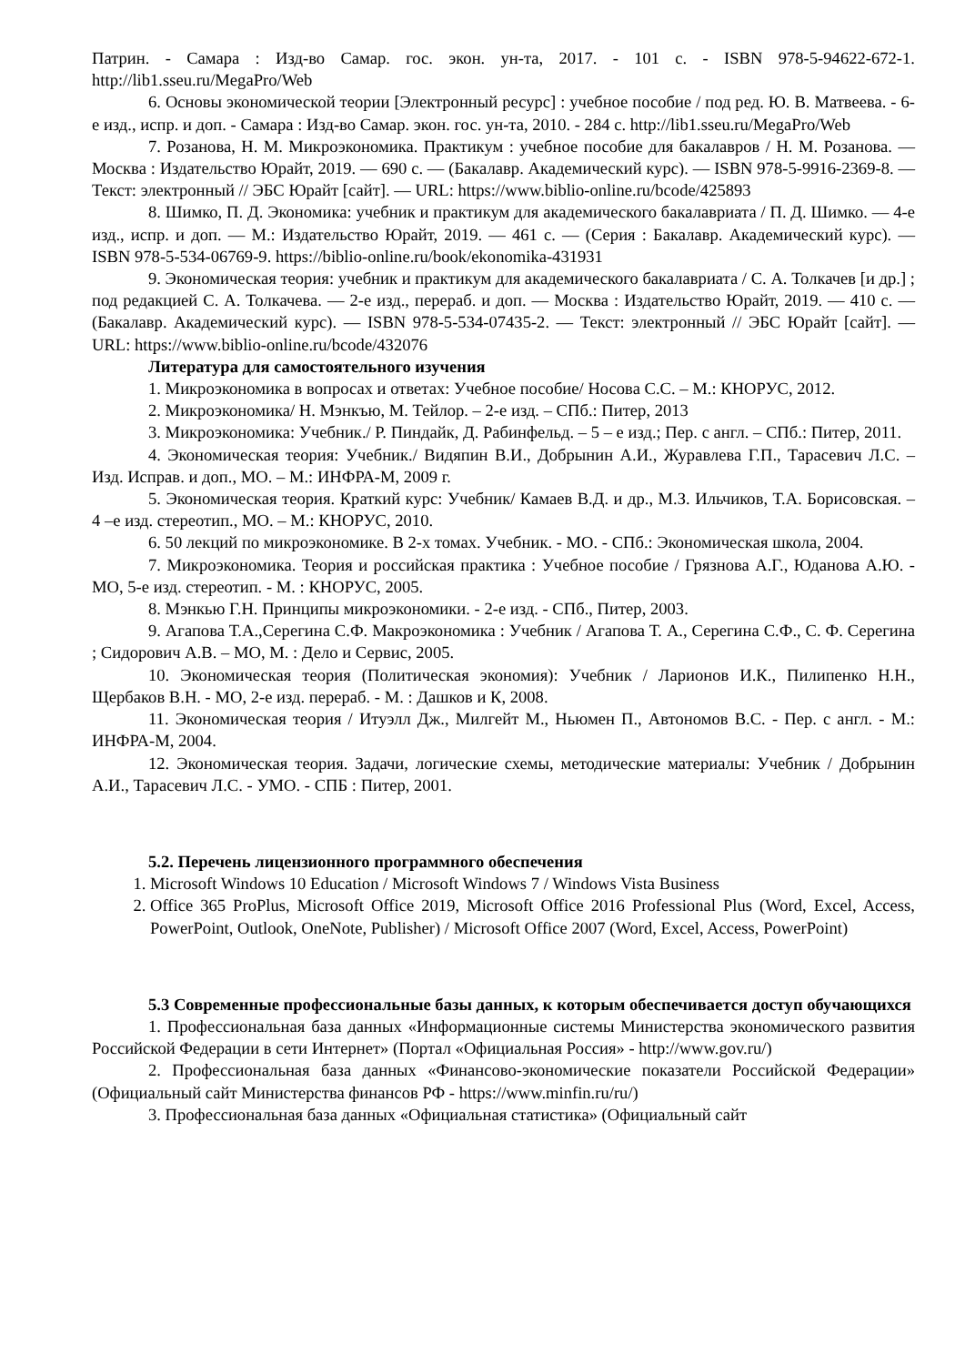Патрин. - Самара : Изд-во Самар. гос. экон. ун-та, 2017. - 101 с. - ISBN 978-5-94622-672-1. http://lib1.sseu.ru/MegaPro/Web
6. Основы экономической теории [Электронный ресурс] : учебное пособие / под ред. Ю. В. Матвеева. - 6-е изд., испр. и доп. - Самара : Изд-во Самар. экон. гос. ун-та, 2010. - 284 с. http://lib1.sseu.ru/MegaPro/Web
7. Розанова, Н. М. Микроэкономика. Практикум : учебное пособие для бакалавров / Н. М. Розанова. — Москва : Издательство Юрайт, 2019. — 690 с. — (Бакалавр. Академический курс). — ISBN 978-5-9916-2369-8. — Текст: электронный // ЭБС Юрайт [сайт]. — URL: https://www.biblio-online.ru/bcode/425893
8. Шимко, П. Д. Экономика: учебник и практикум для академического бакалавриата / П. Д. Шимко. — 4-е изд., испр. и доп. — М.: Издательство Юрайт, 2019. — 461 с. — (Серия : Бакалавр. Академический курс). — ISBN 978-5-534-06769-9. https://biblio-online.ru/book/ekonomika-431931
9. Экономическая теория: учебник и практикум для академического бакалавриата / С. А. Толкачев [и др.] ; под редакцией С. А. Толкачева. — 2-е изд., перераб. и доп. — Москва : Издательство Юрайт, 2019. — 410 с. — (Бакалавр. Академический курс). — ISBN 978-5-534-07435-2. — Текст: электронный // ЭБС Юрайт [сайт]. — URL: https://www.biblio-online.ru/bcode/432076
Литература для самостоятельного изучения
1. Микроэкономика в вопросах и ответах: Учебное пособие/ Носова С.С. – М.: КНОРУС, 2012.
2. Микроэкономика/ Н. Мэнкъю, М. Тейлор. – 2-е изд. – СПб.: Питер, 2013
3. Микроэкономика: Учебник./ Р. Пиндайк, Д. Рабинфельд. – 5 – е изд.; Пер. с англ. – СПб.: Питер, 2011.
4. Экономическая теория: Учебник./ Видяпин В.И., Добрынин А.И., Журавлева Г.П., Тарасевич Л.С. – Изд. Исправ. и доп., МО. – М.: ИНФРА-М, 2009 г.
5. Экономическая теория. Краткий курс: Учебник/ Камаев В.Д. и др., М.З. Ильчиков, Т.А. Борисовская. – 4 –е изд. стереотип., МО. – М.: КНОРУС, 2010.
6. 50 лекций по микроэкономике. В 2-х томах. Учебник. - МО. - СПб.: Экономическая школа, 2004.
7. Микроэкономика. Теория и российская практика : Учебное пособие / Грязнова А.Г., Юданова А.Ю. - МО, 5-е изд. стереотип. - М. : КНОРУС, 2005.
8. Мэнкью Г.Н. Принципы микроэкономики. - 2-е изд. - СПб., Питер, 2003.
9. Агапова Т.А.,Серегина С.Ф. Макроэкономика : Учебник / Агапова Т. А., Серегина С.Ф., С. Ф. Серегина ; Сидорович А.В. – МО, М. : Дело и Сервис, 2005.
10. Экономическая теория (Политическая экономия): Учебник / Ларионов И.К., Пилипенко Н.Н., Щербаков В.Н. - МО, 2-е изд. перераб. - М. : Дашков и К, 2008.
11. Экономическая теория / Итуэлл Дж., Милгейт М., Ньюмен П., Автономов В.С. - Пер. с англ. - М.: ИНФРА-М, 2004.
12. Экономическая теория. Задачи, логические схемы, методические материалы: Учебник / Добрынин А.И., Тарасевич Л.С. - УМО. - СПБ : Питер, 2001.
5.2. Перечень лицензионного программного обеспечения
1. Microsoft Windows 10 Education / Microsoft Windows 7 / Windows Vista Business
2. Office 365 ProPlus, Microsoft Office 2019, Microsoft Office 2016 Professional Plus (Word, Excel, Access, PowerPoint, Outlook, OneNote, Publisher) / Microsoft Office 2007 (Word, Excel, Access, PowerPoint)
5.3 Современные профессиональные базы данных, к которым обеспечивается доступ обучающихся
1. Профессиональная база данных «Информационные системы Министерства экономического развития Российской Федерации в сети Интернет» (Портал «Официальная Россия» - http://www.gov.ru/)
2. Профессиональная база данных «Финансово-экономические показатели Российской Федерации» (Официальный сайт Министерства финансов РФ - https://www.minfin.ru/ru/)
3. Профессиональная база данных «Официальная статистика» (Официальный сайт